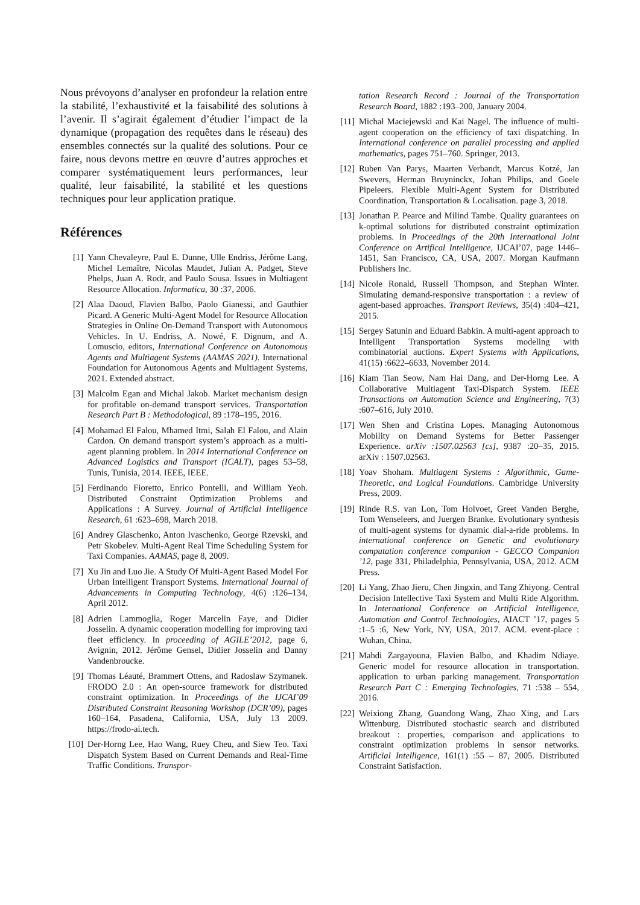Nous prévoyons d’analyser en profondeur la relation entre la stabilité, l’exhaustivité et la faisabilité des solutions à l’avenir. Il s’agirait également d’étudier l’impact de la dynamique (propagation des requêtes dans le réseau) des ensembles connectés sur la qualité des solutions. Pour ce faire, nous devons mettre en œuvre d’autres approches et comparer systématiquement leurs performances, leur qualité, leur faisabilité, la stabilité et les questions techniques pour leur application pratique.
Références
[1] Yann Chevaleyre, Paul E. Dunne, Ulle Endriss, Jérôme Lang, Michel Lemaître, Nicolas Maudet, Julian A. Padget, Steve Phelps, Juan A. Rodr, and Paulo Sousa. Issues in Multiagent Resource Allocation. Informatica, 30 :37, 2006.
[2] Alaa Daoud, Flavien Balbo, Paolo Gianessi, and Gauthier Picard. A Generic Multi-Agent Model for Resource Allocation Strategies in Online On-Demand Transport with Autonomous Vehicles. In U. Endriss, A. Nowé, F. Dignum, and A. Lomuscio, editors, International Conference on Autonomous Agents and Multiagent Systems (AAMAS 2021). International Foundation for Autonomous Agents and Multiagent Systems, 2021. Extended abstract.
[3] Malcolm Egan and Michal Jakob. Market mechanism design for profitable on-demand transport services. Transportation Research Part B : Methodological, 89 :178–195, 2016.
[4] Mohamad El Falou, Mhamed Itmi, Salah El Falou, and Alain Cardon. On demand transport system’s approach as a multi-agent planning problem. In 2014 International Conference on Advanced Logistics and Transport (ICALT), pages 53–58, Tunis, Tunisia, 2014. IEEE, IEEE.
[5] Ferdinando Fioretto, Enrico Pontelli, and William Yeoh. Distributed Constraint Optimization Problems and Applications : A Survey. Journal of Artificial Intelligence Research, 61 :623–698, March 2018.
[6] Andrey Glaschenko, Anton Ivaschenko, George Rzevski, and Petr Skobelev. Multi-Agent Real Time Scheduling System for Taxi Companies. AAMAS, page 8, 2009.
[7] Xu Jin and Luo Jie. A Study Of Multi-Agent Based Model For Urban Intelligent Transport Systems. International Journal of Advancements in Computing Technology, 4(6) :126–134, April 2012.
[8] Adrien Lammoglia, Roger Marcelin Faye, and Didier Josselin. A dynamic cooperation modelling for improving taxi fleet efficiency. In proceeding of AGILE’2012, page 6, Avignin, 2012. Jérôme Gensel, Didier Josselin and Danny Vandenbroucke.
[9] Thomas Léauté, Brammert Ottens, and Radoslaw Szymanek. FRODO 2.0 : An open-source framework for distributed constraint optimization. In Proceedings of the IJCAI’09 Distributed Constraint Reasoning Workshop (DCR’09), pages 160–164, Pasadena, California, USA, July 13 2009. https://frodo-ai.tech.
[10] Der-Horng Lee, Hao Wang, Ruey Cheu, and Siew Teo. Taxi Dispatch System Based on Current Demands and Real-Time Traffic Conditions. Transpor-
tation Research Record : Journal of the Transportation Research Board, 1882 :193–200, January 2004.
[11] Michał Maciejewski and Kai Nagel. The influence of multi-agent cooperation on the efficiency of taxi dispatching. In International conference on parallel processing and applied mathematics, pages 751–760. Springer, 2013.
[12] Ruben Van Parys, Maarten Verbandt, Marcus Kotzé, Jan Swevers, Herman Bruyninckx, Johan Philips, and Goele Pipeleers. Flexible Multi-Agent System for Distributed Coordination, Transportation & Localisation. page 3, 2018.
[13] Jonathan P. Pearce and Milind Tambe. Quality guarantees on k-optimal solutions for distributed constraint optimization problems. In Proceedings of the 20th International Joint Conference on Artifical Intelligence, IJCAI’07, page 1446–1451, San Francisco, CA, USA, 2007. Morgan Kaufmann Publishers Inc.
[14] Nicole Ronald, Russell Thompson, and Stephan Winter. Simulating demand-responsive transportation : a review of agent-based approaches. Transport Reviews, 35(4) :404–421, 2015.
[15] Sergey Satunin and Eduard Babkin. A multi-agent approach to Intelligent Transportation Systems modeling with combinatorial auctions. Expert Systems with Applications, 41(15) :6622–6633, November 2014.
[16] Kiam Tian Seow, Nam Hai Dang, and Der-Horng Lee. A Collaborative Multiagent Taxi-Dispatch System. IEEE Transactions on Automation Science and Engineering, 7(3) :607–616, July 2010.
[17] Wen Shen and Cristina Lopes. Managing Autonomous Mobility on Demand Systems for Better Passenger Experience. arXiv :1507.02563 [cs], 9387 :20–35, 2015. arXiv : 1507.02563.
[18] Yoav Shoham. Multiagent Systems : Algorithmic, Game-Theoretic, and Logical Foundations. Cambridge University Press, 2009.
[19] Rinde R.S. van Lon, Tom Holvoet, Greet Vanden Berghe, Tom Wenseleers, and Juergen Branke. Evolutionary synthesis of multi-agent systems for dynamic dial-a-ride problems. In international conference on Genetic and evolutionary computation conference companion - GECCO Companion ’12, page 331, Philadelphia, Pennsylvania, USA, 2012. ACM Press.
[20] Li Yang, Zhao Jieru, Chen Jingxin, and Tang Zhiyong. Central Decision Intellective Taxi System and Multi Ride Algorithm. In International Conference on Artificial Intelligence, Automation and Control Technologies, AIACT ’17, pages 5 :1–5 :6, New York, NY, USA, 2017. ACM. event-place : Wuhan, China.
[21] Mahdi Zargayouna, Flavien Balbo, and Khadim Ndiaye. Generic model for resource allocation in transportation. application to urban parking management. Transportation Research Part C : Emerging Technologies, 71 :538 – 554, 2016.
[22] Weixiong Zhang, Guandong Wang, Zhao Xing, and Lars Wittenburg. Distributed stochastic search and distributed breakout : properties, comparison and applications to constraint optimization problems in sensor networks. Artificial Intelligence, 161(1) :55 – 87, 2005. Distributed Constraint Satisfaction.